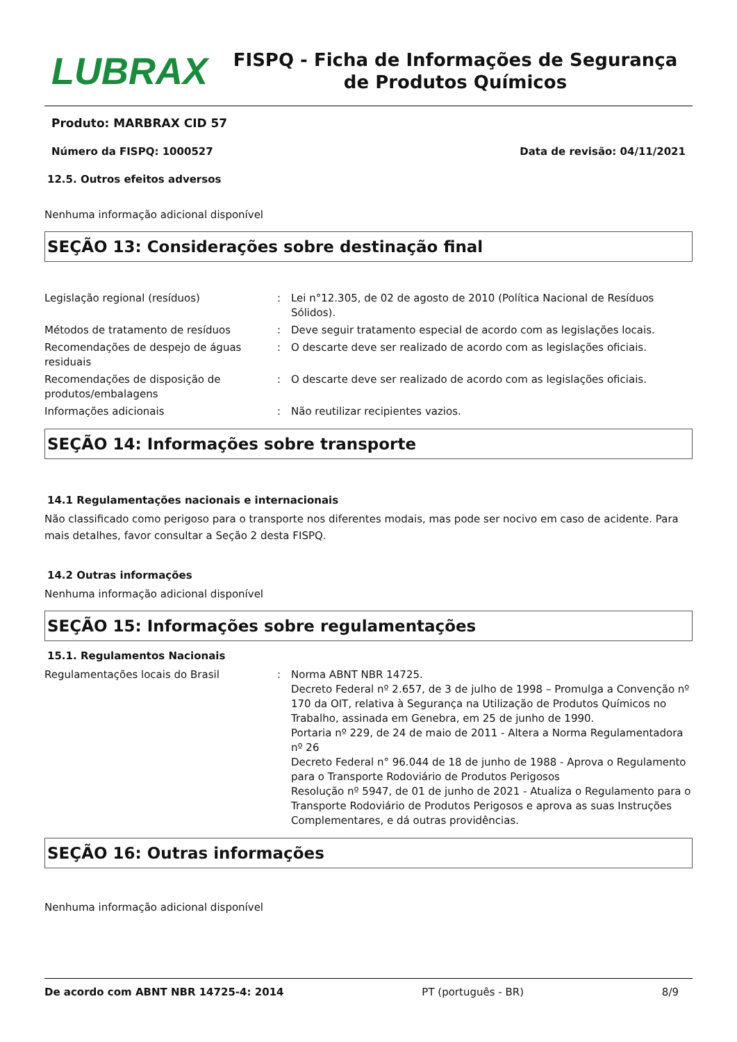LUBRAX
FISPQ - Ficha de Informações de Segurança de Produtos Químicos
Produto: MARBRAX CID 57
Número da FISPQ: 1000527 Data de revisão: 04/11/2021
12.5. Outros efeitos adversos
Nenhuma informação adicional disponível
SEÇÃO 13: Considerações sobre destinação final
| Legislação regional (resíduos) | : | Lei n°12.305, de 02 de agosto de 2010 (Política Nacional de Resíduos Sólidos). |
| Métodos de tratamento de resíduos | : | Deve seguir tratamento especial de acordo com as legislações locais. |
| Recomendações de despejo de águas residuais | : | O descarte deve ser realizado de acordo com as legislações oficiais. |
| Recomendações de disposição de produtos/embalagens | : | O descarte deve ser realizado de acordo com as legislações oficiais. |
| Informações adicionais | : | Não reutilizar recipientes vazios. |
SEÇÃO 14: Informações sobre transporte
14.1 Regulamentações nacionais e internacionais
Não classificado como perigoso para o transporte nos diferentes modais, mas pode ser nocivo em caso de acidente. Para mais detalhes, favor consultar a Seção 2 desta FISPQ.
14.2 Outras informações
Nenhuma informação adicional disponível
SEÇÃO 15: Informações sobre regulamentações
15.1. Regulamentos Nacionais
| Regulamentações locais do Brasil | : | Norma ABNT NBR 14725. Decreto Federal nº 2.657, de 3 de julho de 1998 – Promulga a Convenção nº 170 da OIT, relativa à Segurança na Utilização de Produtos Químicos no Trabalho, assinada em Genebra, em 25 de junho de 1990. Portaria nº 229, de 24 de maio de 2011 - Altera a Norma Regulamentadora nº 26 Decreto Federal n° 96.044 de 18 de junho de 1988 - Aprova o Regulamento para o Transporte Rodoviário de Produtos Perigosos Resolução nº 5947, de 01 de junho de 2021 - Atualiza o Regulamento para o Transporte Rodoviário de Produtos Perigosos e aprova as suas Instruções Complementares, e dá outras providências. |
SEÇÃO 16: Outras informações
Nenhuma informação adicional disponível
De acordo com ABNT NBR 14725-4: 2014 PT (português - BR) 8/9